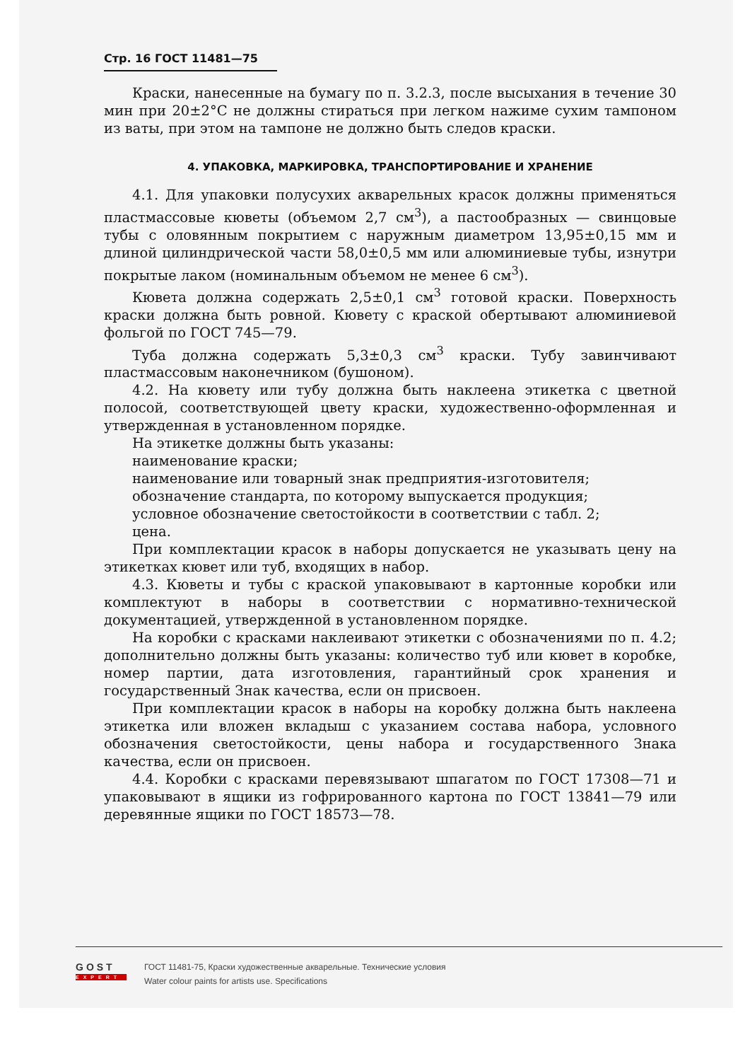Стр. 16 ГОСТ 11481—75
Краски, нанесенные на бумагу по п. 3.2.3, после высыхания в течение 30 мин при 20±2°С не должны стираться при легком нажиме сухим тампоном из ваты, при этом на тампоне не должно быть следов краски.
4. УПАКОВКА, МАРКИРОВКА, ТРАНСПОРТИРОВАНИЕ И ХРАНЕНИЕ
4.1. Для упаковки полусухих акварельных красок должны применяться пластмассовые кюветы (объемом 2,7 см<sup>3</sup>), а пастообразных — свинцовые тубы с оловянным покрытием с наружным диаметром 13,95±0,15 мм и длиной цилиндрической части 58,0±0,5 мм или алюминиевые тубы, изнутри покрытые лаком (номинальным объемом не менее 6 см<sup>3</sup>).
Кювета должна содержать 2,5±0,1 см<sup>3</sup> готовой краски. Поверхность краски должна быть ровной. Кювету с краской обертывают алюминиевой фольгой по ГОСТ 745—79.
Туба должна содержать 5,3±0,3 см<sup>3</sup> краски. Тубу завинчивают пластмассовым наконечником (бушоном).
4.2. На кювету или тубу должна быть наклеена этикетка с цветной полосой, соответствующей цвету краски, художественно-оформленная и утвержденная в установленном порядке.
На этикетке должны быть указаны:
наименование краски;
наименование или товарный знак предприятия-изготовителя;
обозначение стандарта, по которому выпускается продукция;
условное обозначение светостойкости в соответствии с табл. 2;
цена.
При комплектации красок в наборы допускается не указывать цену на этикетках кювет или туб, входящих в набор.
4.3. Кюветы и тубы с краской упаковывают в картонные коробки или комплектуют в наборы в соответствии с нормативно-технической документацией, утвержденной в установленном порядке.
На коробки с красками наклеивают этикетки с обозначениями по п. 4.2; дополнительно должны быть указаны: количество туб или кювет в коробке, номер партии, дата изготовления, гарантийный срок хранения и государственный Знак качества, если он присвоен.
При комплектации красок в наборы на коробку должна быть наклеена этикетка или вложен вкладыш с указанием состава набора, условного обозначения светостойкости, цены набора и государственного Знака качества, если он присвоен.
4.4. Коробки с красками перевязывают шпагатом по ГОСТ 17308—71 и упаковывают в ящики из гофрированного картона по ГОСТ 13841—79 или деревянные ящики по ГОСТ 18573—78.
GOST
EXPERT
ГОСТ 11481-75, Краски художественные акварельные. Технические условия
Water colour paints for artists use. Specifications